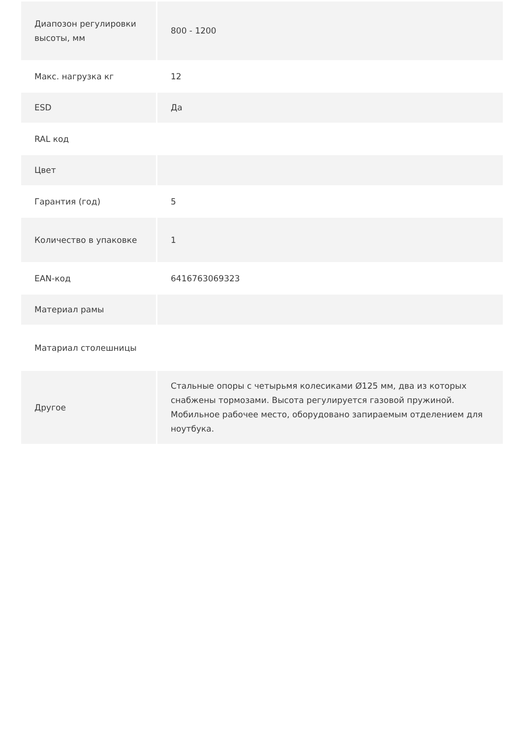| Диапозон регулировки высоты, мм | 800 - 1200 |
| Макс. нагрузка кг | 12 |
| ESD | Да |
| RAL код | |
| Цвет | |
| Гарантия (год) | 5 |
| Количество в упаковке | 1 |
| EAN-код | 6416763069323 |
| Материал рамы | |
| Матариал столешницы | |
| Другое | Стальные опоры с четырьмя колесиками Ø125 мм, два из которых снабжены тормозами. Высота регулируется газовой пружиной. Мобильное рабочее место, оборудовано запираемым отделением для ноутбука. |